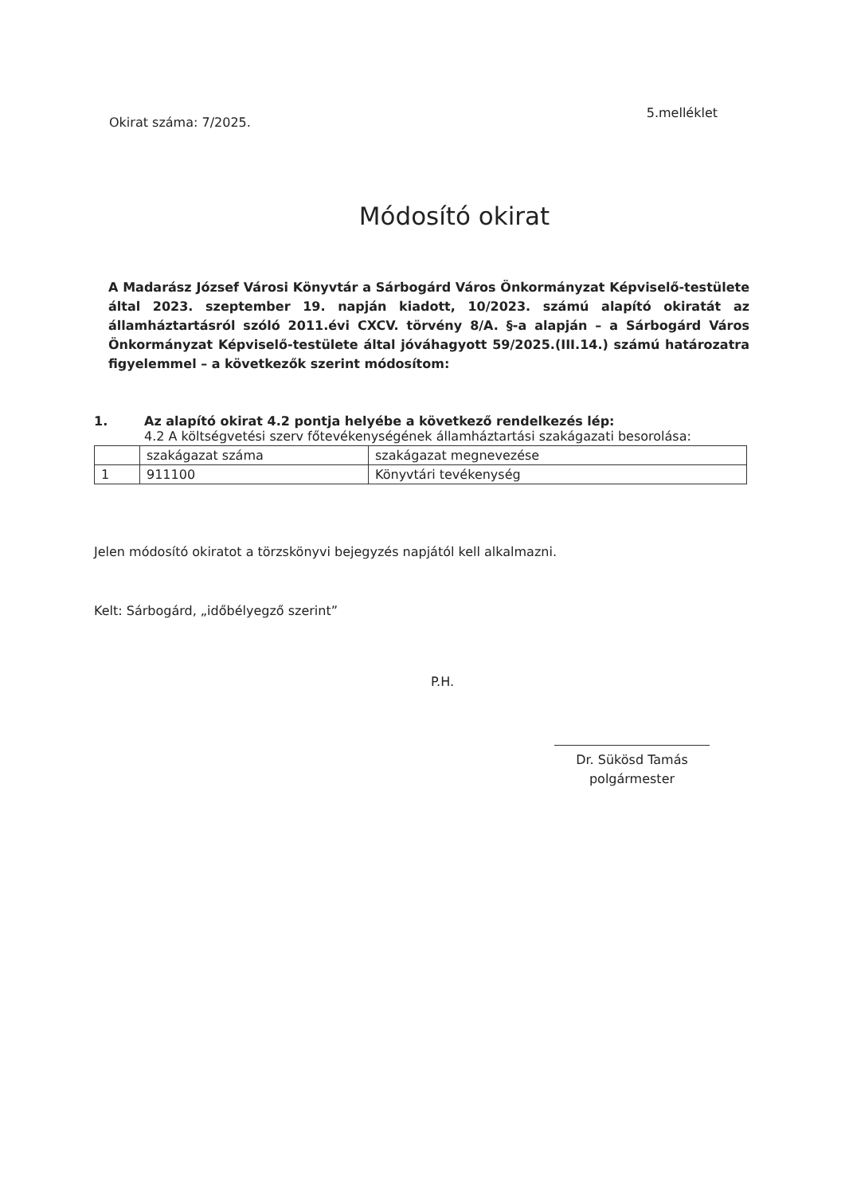Okirat száma: 7/2025.
5.melléklet
Módosító okirat
A Madarász József Városi Könyvtár a Sárbogárd Város Önkormányzat Képviselő-testülete által 2023. szeptember 19. napján kiadott, 10/2023. számú alapító okiratát az államháztartásról szóló 2011.évi CXCV. törvény 8/A. §-a alapján – a Sárbogárd Város Önkormányzat Képviselő-testülete által jóváhagyott 59/2025.(III.14.) számú határozatra figyelemmel – a következők szerint módosítom:
1. Az alapító okirat 4.2 pontja helyébe a következő rendelkezés lép:
4.2 A költségvetési szerv főtevékenységének államháztartási szakágazati besorolása:
| | szakágazat száma | szakágazat megnevezése |
| 1 | 911100 | Könyvtári tevékenység |
Jelen módosító okiratot a törzskönyvi bejegyzés napjától kell alkalmazni.
Kelt: Sárbogárd, „időbélyegző szerint”
P.H.
Dr. Sükösd Tamás
polgármester